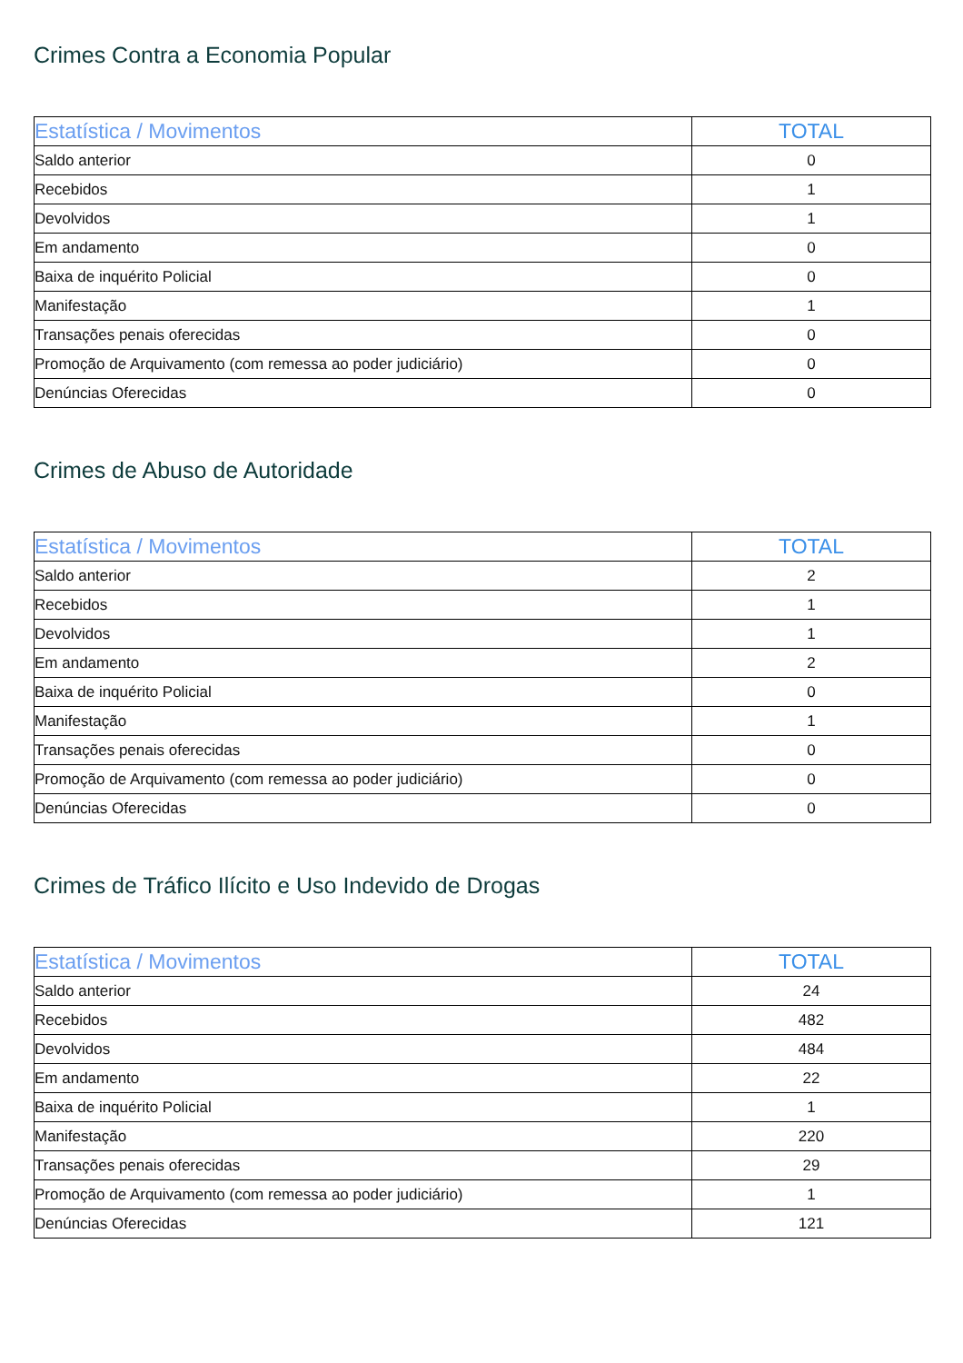Crimes Contra a Economia Popular
| Estatística / Movimentos | TOTAL |
| --- | --- |
| Saldo anterior | 0 |
| Recebidos | 1 |
| Devolvidos | 1 |
| Em andamento | 0 |
| Baixa de inquérito Policial | 0 |
| Manifestação | 1 |
| Transações penais oferecidas | 0 |
| Promoção de Arquivamento (com remessa ao poder judiciário) | 0 |
| Denúncias Oferecidas | 0 |
Crimes de Abuso de Autoridade
| Estatística / Movimentos | TOTAL |
| --- | --- |
| Saldo anterior | 2 |
| Recebidos | 1 |
| Devolvidos | 1 |
| Em andamento | 2 |
| Baixa de inquérito Policial | 0 |
| Manifestação | 1 |
| Transações penais oferecidas | 0 |
| Promoção de Arquivamento (com remessa ao poder judiciário) | 0 |
| Denúncias Oferecidas | 0 |
Crimes de Tráfico Ilícito e Uso Indevido de Drogas
| Estatística / Movimentos | TOTAL |
| --- | --- |
| Saldo anterior | 24 |
| Recebidos | 482 |
| Devolvidos | 484 |
| Em andamento | 22 |
| Baixa de inquérito Policial | 1 |
| Manifestação | 220 |
| Transações penais oferecidas | 29 |
| Promoção de Arquivamento (com remessa ao poder judiciário) | 1 |
| Denúncias Oferecidas | 121 |